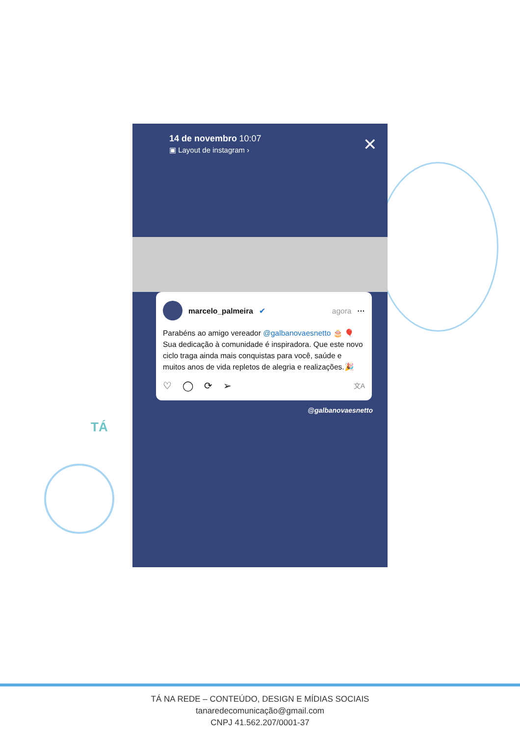✕
14 de novembro 10:07
▣ Layout de instagram ›
marcelo_palmeira ✔ agora ···
Parabéns ao amigo vereador @galbanovaesnetto 🎂 🎈 Sua dedicação à comunidade é inspiradora. Que este novo ciclo traga ainda mais conquistas para você, saúde e muitos anos de vida repletos de alegria e realizações.🎉
♡ ◯ ⟳ ➢ 文A
@galbanovaesnetto
TÁ
TÁ NA REDE – CONTEÚDO, DESIGN E MÍDIAS SOCIAIS
tanaredecomunicação@gmail.com
CNPJ 41.562.207/0001-37